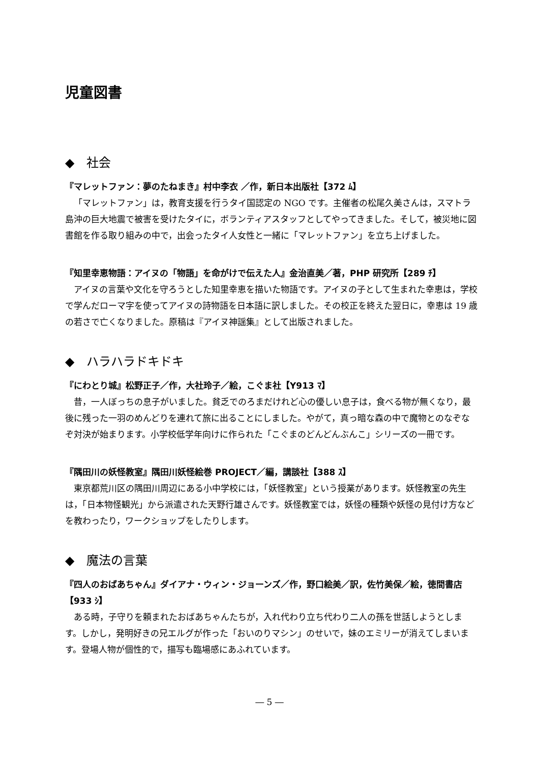児童図書
◆　社会
『マレットファン：夢のたねまき』村中李衣 ／作，新日本出版社【372 ﾑ】
「マレットファン」は，教育支援を行うタイ国認定の NGO です。主催者の松尾久美さんは，スマトラ島沖の巨大地震で被害を受けたタイに，ボランティアスタッフとしてやってきました。そして，被災地に図書館を作る取り組みの中で，出会ったタイ人女性と一緒に「マレットファン」を立ち上げました。
『知里幸恵物語：アイヌの「物語」を命がけで伝えた人』金治直美／著，PHP 研究所【289 ﾁ】
アイヌの言葉や文化を守ろうとした知里幸恵を描いた物語です。アイヌの子として生まれた幸恵は，学校で学んだローマ字を使ってアイヌの詩物語を日本語に訳しました。その校正を終えた翌日に，幸恵は 19 歳の若さで亡くなりました。原稿は『アイヌ神謡集』として出版されました。
◆　ハラハラドキドキ
『にわとり城』松野正子／作，大社玲子／絵，こぐま社【Y913 ﾏ】
昔，一人ぼっちの息子がいました。貧乏でのろまだけれど心の優しい息子は，食べる物が無くなり，最後に残った一羽のめんどりを連れて旅に出ることにしました。やがて，真っ暗な森の中で魔物とのなぞなぞ対決が始まります。小学校低学年向けに作られた「こぐまのどんどんぶんこ」シリーズの一冊です。
『隅田川の妖怪教室』隅田川妖怪絵巻 PROJECT／編，講談社【388 ｽ】
東京都荒川区の隅田川周辺にある小中学校には，「妖怪教室」という授業があります。妖怪教室の先生は，「日本物怪観光」から派遣された天野行雄さんです。妖怪教室では，妖怪の種類や妖怪の見付け方などを教わったり，ワークショップをしたりします。
◆　魔法の言葉
『四人のおばあちゃん』ダイアナ・ウィン・ジョーンズ／作，野口絵美／訳，佐竹美保／絵，徳間書店【933 ｼ】
ある時，子守りを頼まれたおばあちゃんたちが，入れ代わり立ち代わり二人の孫を世話しようとします。しかし，発明好きの兄エルグが作った「おいのりマシン」のせいで，妹のエミリーが消えてしまいます。登場人物が個性的で，描写も臨場感にあふれています。
― 5 ―